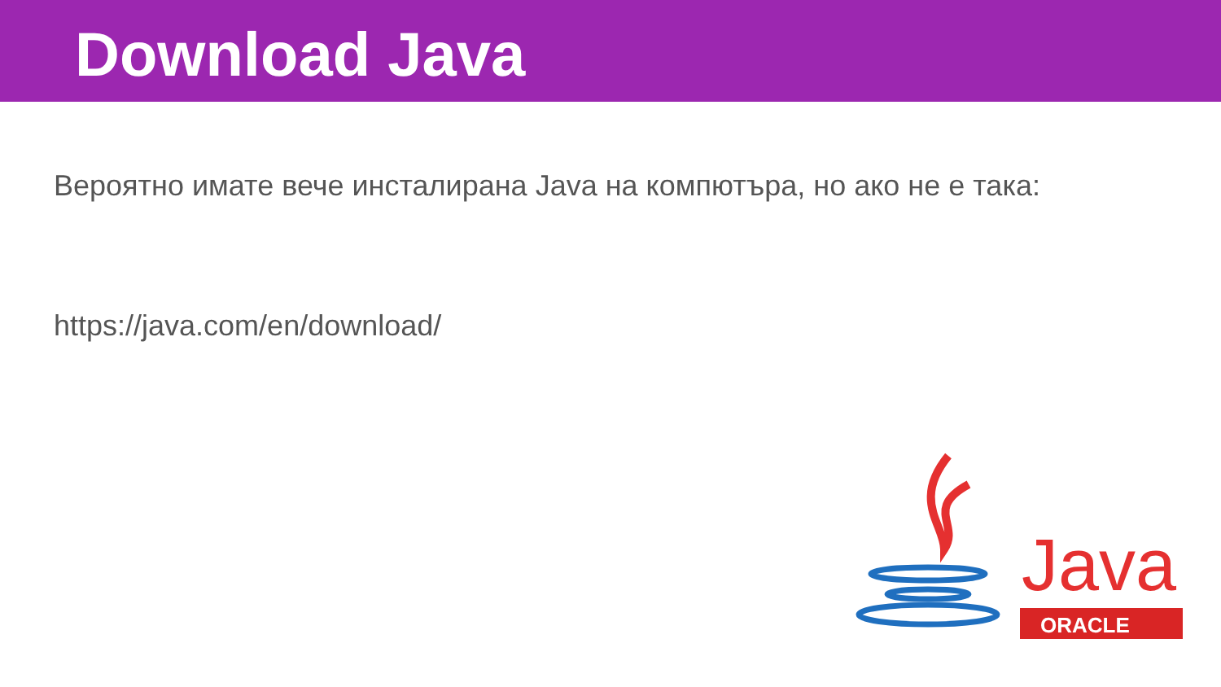Download Java
Вероятно имате вече инсталирана Java на компютъра, но ако не е така:
https://java.com/en/download/
Java
ORACLE